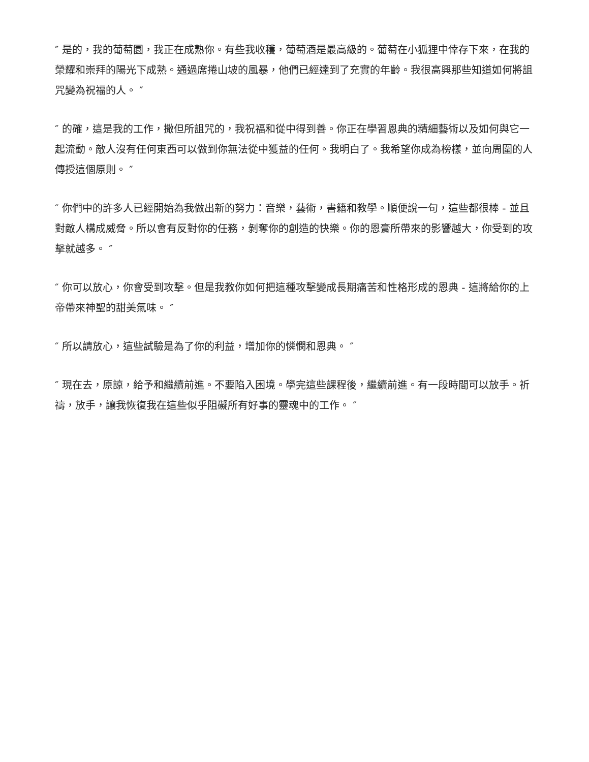″ 是的，我的葡萄園，我正在成熟你。有些我收穫，葡萄酒是最高級的。葡萄在小狐狸中倖存下來，在我的榮耀和崇拜的陽光下成熟。通過席捲山坡的風暴，他們已經達到了充實的年齡。我很高興那些知道如何將詛咒變為祝福的人。 ″
″ 的確，這是我的工作，撒但所詛咒的，我祝福和從中得到善。你正在學習恩典的精細藝術以及如何與它一起流動。敵人沒有任何東西可以做到你無法從中獲益的任何。我明白了。我希望你成為榜樣，並向周圍的人傳授這個原則。 ″
″ 你們中的許多人已經開始為我做出新的努力：音樂，藝術，書籍和教學。順便說一句，這些都很棒 - 並且對敵人構成威脅。所以會有反對你的任務，剝奪你的創造的快樂。你的恩膏所帶來的影響越大，你受到的攻擊就越多。 ″
″ 你可以放心，你會受到攻擊。但是我教你如何把這種攻擊變成長期痛苦和性格形成的恩典 - 這將給你的上帝帶來神聖的甜美氣味。 ″
″ 所以請放心，這些試驗是為了你的利益，增加你的憐憫和恩典。 ″
″ 現在去，原諒，給予和繼續前進。不要陷入困境。學完這些課程後，繼續前進。有一段時間可以放手。祈禱，放手，讓我恢復我在這些似乎阻礙所有好事的靈魂中的工作。 ″